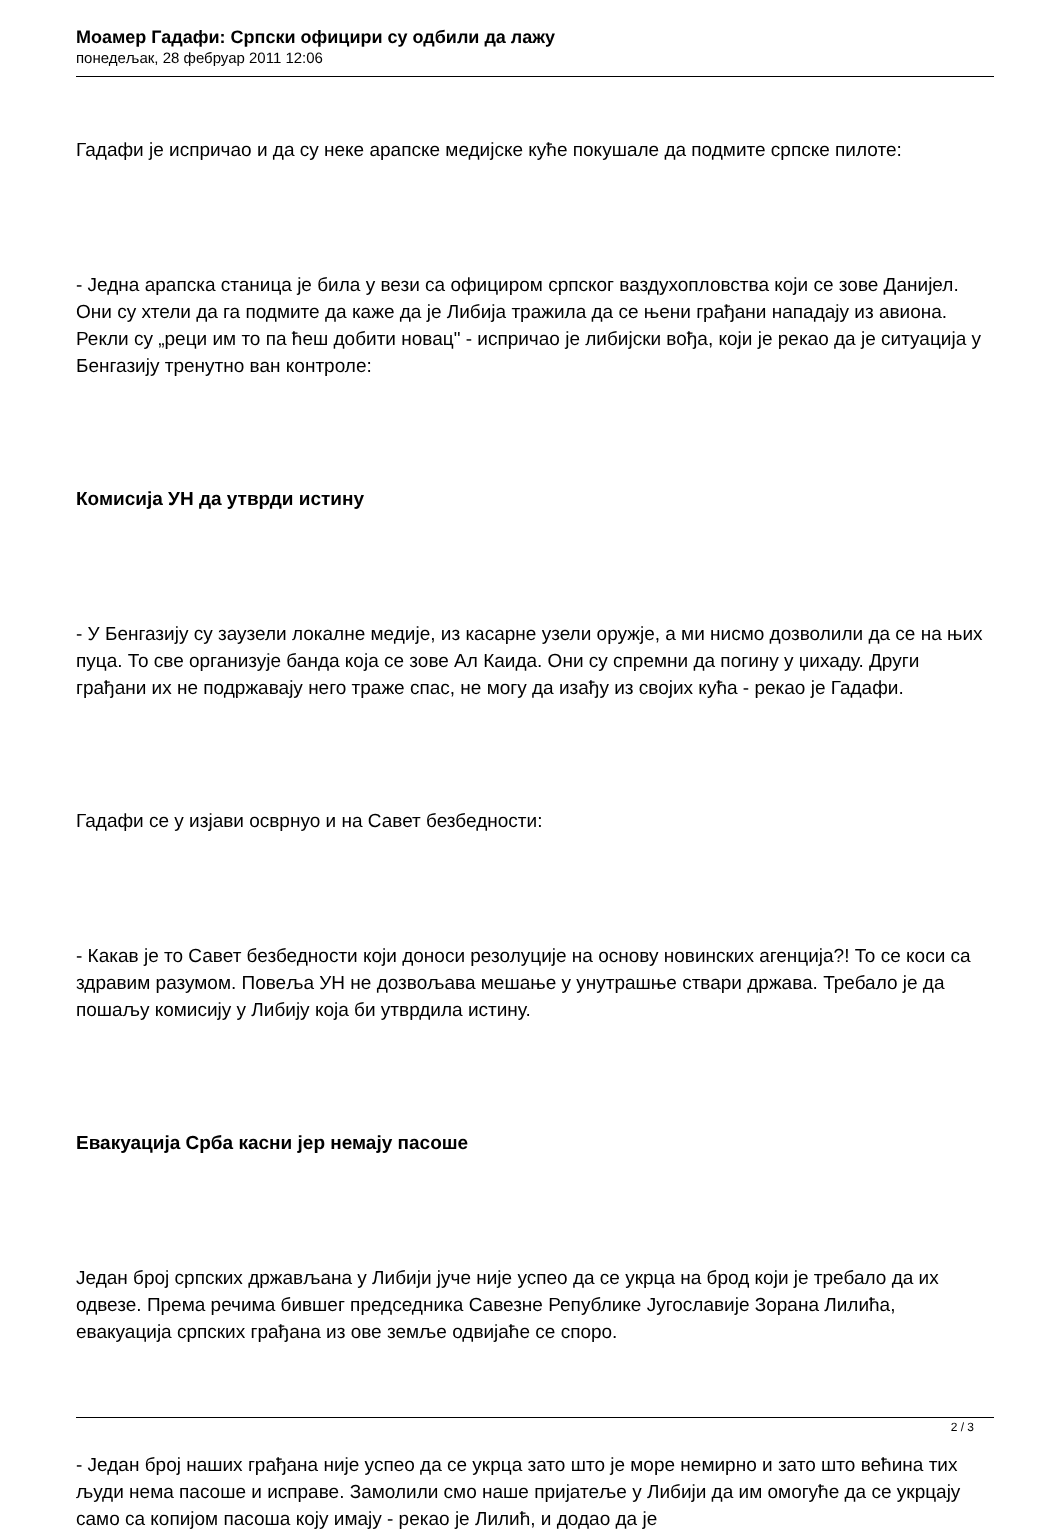Моамер Гадафи: Српски официри су одбили да лажу
понедељак, 28 фебруар 2011 12:06
Гадафи је испричао и да су неке арапске медијске куће покушале да подмите српске пилоте:
- Једна арапска станица је била у вези са официром српског ваздухопловства који се зове Данијел. Они су хтели да га подмите да каже да је Либија тражила да се њени грађани нападају из авиона. Рекли су „реци им то па ћеш добити новац" - испричао је либијски вођа, који је рекао да је ситуација у Бенгазију тренутно ван контроле:
Комисија УН да утврди истину
- У Бенгазију су заузели локалне медије, из касарне узели оружје, а ми нисмо дозволили да се на њих пуца. То све организује банда која се зове Ал Каида. Они су спремни да погину у џихаду. Други грађани их не подржавају него траже спас, не могу да изађу из својих кућа - рекао је Гадафи.
Гадафи се у изјави осврнуо и на Савет безбедности:
- Какав је то Савет безбедности који доноси резолуције на основу новинских агенција?! То се коси са здравим разумом. Повеља УН не дозвољава мешање у унутрашње ствари држава. Требало је да пошаљу комисију у Либију која би утврдила истину.
Евакуација Срба касни јер немају пасоше
Један број српских држављана у Либији јуче није успео да се укрца на брод који је требало да их одвезе. Према речима бившег председника Савезне Републике Југославије Зорана Лилића, евакуација српских грађана из ове земље одвијаће се споро.
- Један број наших грађана није успео да се укрца зато што је море немирно и зато што већина тих људи нема пасоше и исправе. Замолили смо наше пријатеље у Либији да им омогуће да се укрцају само са копијом пасоша коју имају - рекао је Лилић, и додао да је
2 / 3